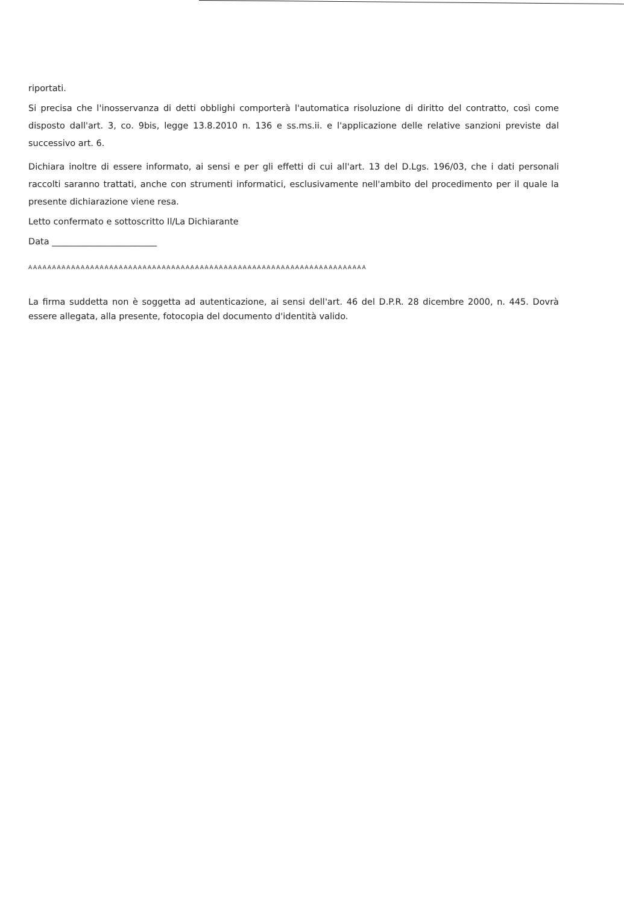riportati.
Si precisa che l'inosservanza di detti obblighi comporterà l'automatica risoluzione di diritto del contratto, così come disposto dall'art. 3, co. 9bis, legge 13.8.2010 n. 136 e ss.ms.ii. e l'applicazione delle relative sanzioni previste dal successivo art. 6.
Dichiara inoltre di essere informato, ai sensi e per gli effetti di cui all'art. 13 del D.Lgs. 196/03, che i dati personali raccolti saranno trattati, anche con strumenti informatici, esclusivamente nell'ambito del procedimento per il quale la presente dichiarazione viene resa.
Letto confermato e sottoscritto Il/La Dichiarante
Data ________________________
AAAAAAAAAAAAAAAAAAAAAAAAAAAAAAAAAAAAAAAAAAAAAAAAAAAAAAAAAAAAAAAAAAAAAAA
La firma suddetta non è soggetta ad autenticazione, ai sensi dell'art. 46 del D.P.R. 28 dicembre 2000, n. 445. Dovrà essere allegata, alla presente, fotocopia del documento d'identità valido.